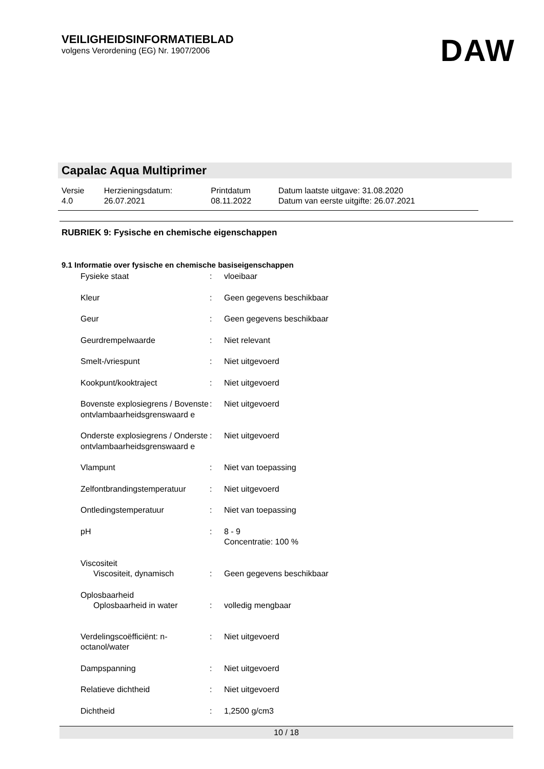VEILIGHEIDSINFORMATIEBLAD
volgens Verordening (EG) Nr. 1907/2006
DAW
Capalac Aqua Multiprimer
| Versie 4.0 | Herzieningsdatum: 26.07.2021 | Printdatum 08.11.2022 | Datum laatste uitgave: 31.08.2020 Datum van eerste uitgifte: 26.07.2021 |
RUBRIEK 9: Fysische en chemische eigenschappen
9.1 Informatie over fysische en chemische basiseigenschappen
| Fysieke staat | : | vloeibaar |
| Kleur | : | Geen gegevens beschikbaar |
| Geur | : | Geen gegevens beschikbaar |
| Geurdrempelwaarde | : | Niet relevant |
| Smelt-/vriespunt | : | Niet uitgevoerd |
| Kookpunt/kooktraject | : | Niet uitgevoerd |
| Bovenste explosiegrens / Bovenste ontvlambaarheidsgrenswaard e | : | Niet uitgevoerd |
| Onderste explosiegrens / Onderste ontvlambaarheidsgrenswaard e | : | Niet uitgevoerd |
| Vlampunt | : | Niet van toepassing |
| Zelfontbrandingstemperatuur | : | Niet uitgevoerd |
| Ontledingstemperatuur | : | Niet van toepassing |
| pH | : | 8 - 9 Concentratie: 100 % |
| Viscositeit Viscositeit, dynamisch | : | Geen gegevens beschikbaar |
| Oplosbaarheid Oplosbaarheid in water | : | volledig mengbaar |
| Verdelingscoëfficiënt: n-octanol/water | : | Niet uitgevoerd |
| Dampspanning | : | Niet uitgevoerd |
| Relatieve dichtheid | : | Niet uitgevoerd |
| Dichtheid | : | 1,2500 g/cm3 |
10 / 18